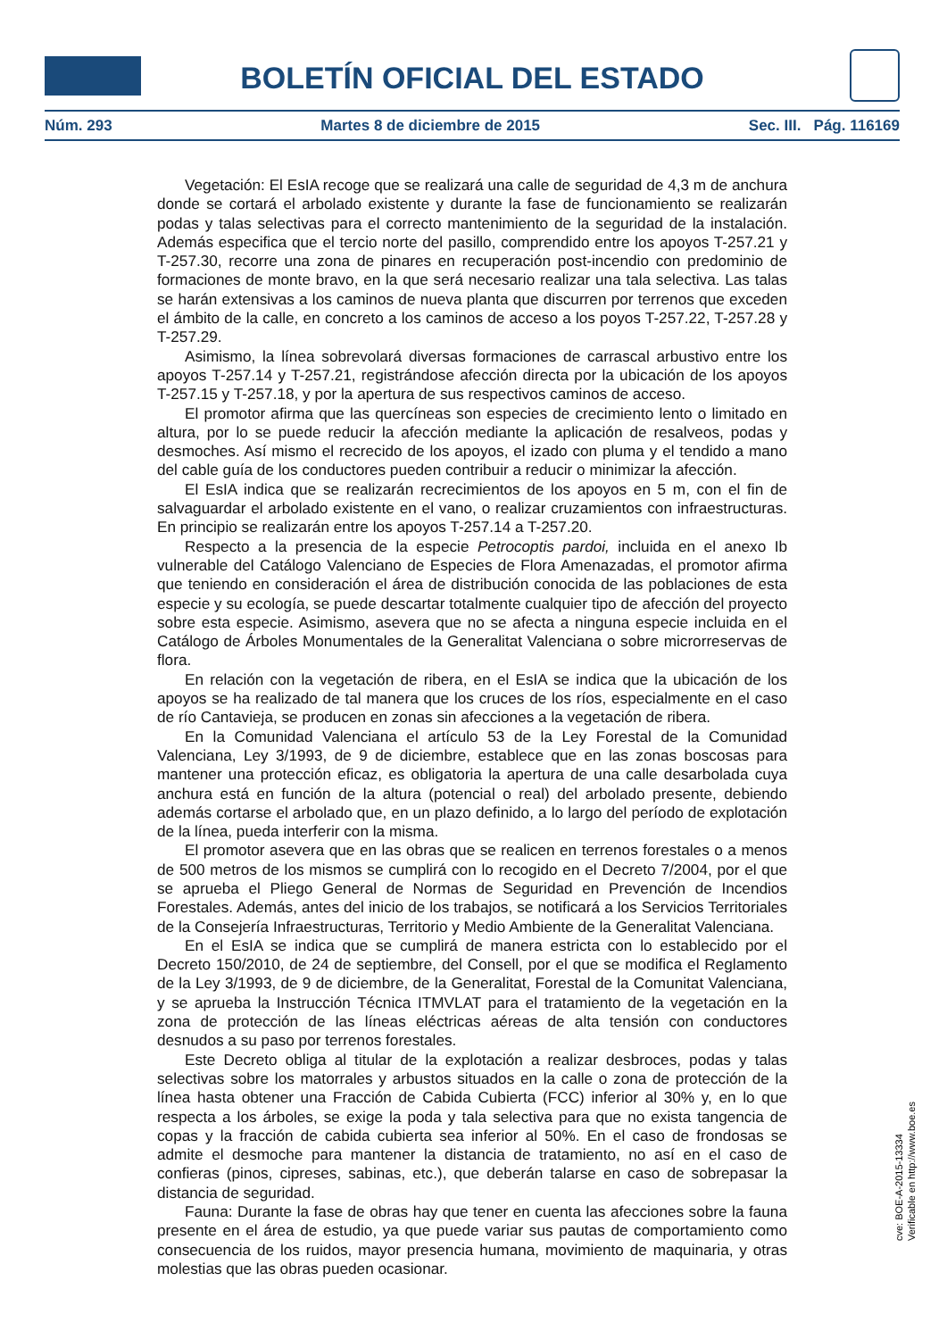BOLETÍN OFICIAL DEL ESTADO
Núm. 293 Martes 8 de diciembre de 2015 Sec. III. Pág. 116169
Vegetación: El EsIA recoge que se realizará una calle de seguridad de 4,3 m de anchura donde se cortará el arbolado existente y durante la fase de funcionamiento se realizarán podas y talas selectivas para el correcto mantenimiento de la seguridad de la instalación. Además especifica que el tercio norte del pasillo, comprendido entre los apoyos T-257.21 y T-257.30, recorre una zona de pinares en recuperación post-incendio con predominio de formaciones de monte bravo, en la que será necesario realizar una tala selectiva. Las talas se harán extensivas a los caminos de nueva planta que discurren por terrenos que exceden el ámbito de la calle, en concreto a los caminos de acceso a los poyos T-257.22, T-257.28 y T-257.29.
Asimismo, la línea sobrevolará diversas formaciones de carrascal arbustivo entre los apoyos T-257.14 y T-257.21, registrándose afección directa por la ubicación de los apoyos T-257.15 y T-257.18, y por la apertura de sus respectivos caminos de acceso.
El promotor afirma que las quercíneas son especies de crecimiento lento o limitado en altura, por lo se puede reducir la afección mediante la aplicación de resalveos, podas y desmoches. Así mismo el recrecido de los apoyos, el izado con pluma y el tendido a mano del cable guía de los conductores pueden contribuir a reducir o minimizar la afección.
El EsIA indica que se realizarán recrecimientos de los apoyos en 5 m, con el fin de salvaguardar el arbolado existente en el vano, o realizar cruzamientos con infraestructuras. En principio se realizarán entre los apoyos T-257.14 a T-257.20.
Respecto a la presencia de la especie Petrocoptis pardoi, incluida en el anexo Ib vulnerable del Catálogo Valenciano de Especies de Flora Amenazadas, el promotor afirma que teniendo en consideración el área de distribución conocida de las poblaciones de esta especie y su ecología, se puede descartar totalmente cualquier tipo de afección del proyecto sobre esta especie. Asimismo, asevera que no se afecta a ninguna especie incluida en el Catálogo de Árboles Monumentales de la Generalitat Valenciana o sobre microrreservas de flora.
En relación con la vegetación de ribera, en el EsIA se indica que la ubicación de los apoyos se ha realizado de tal manera que los cruces de los ríos, especialmente en el caso de río Cantavieja, se producen en zonas sin afecciones a la vegetación de ribera.
En la Comunidad Valenciana el artículo 53 de la Ley Forestal de la Comunidad Valenciana, Ley 3/1993, de 9 de diciembre, establece que en las zonas boscosas para mantener una protección eficaz, es obligatoria la apertura de una calle desarbolada cuya anchura está en función de la altura (potencial o real) del arbolado presente, debiendo además cortarse el arbolado que, en un plazo definido, a lo largo del período de explotación de la línea, pueda interferir con la misma.
El promotor asevera que en las obras que se realicen en terrenos forestales o a menos de 500 metros de los mismos se cumplirá con lo recogido en el Decreto 7/2004, por el que se aprueba el Pliego General de Normas de Seguridad en Prevención de Incendios Forestales. Además, antes del inicio de los trabajos, se notificará a los Servicios Territoriales de la Consejería Infraestructuras, Territorio y Medio Ambiente de la Generalitat Valenciana.
En el EsIA se indica que se cumplirá de manera estricta con lo establecido por el Decreto 150/2010, de 24 de septiembre, del Consell, por el que se modifica el Reglamento de la Ley 3/1993, de 9 de diciembre, de la Generalitat, Forestal de la Comunitat Valenciana, y se aprueba la Instrucción Técnica ITMVLAT para el tratamiento de la vegetación en la zona de protección de las líneas eléctricas aéreas de alta tensión con conductores desnudos a su paso por terrenos forestales.
Este Decreto obliga al titular de la explotación a realizar desbroces, podas y talas selectivas sobre los matorrales y arbustos situados en la calle o zona de protección de la línea hasta obtener una Fracción de Cabida Cubierta (FCC) inferior al 30% y, en lo que respecta a los árboles, se exige la poda y tala selectiva para que no exista tangencia de copas y la fracción de cabida cubierta sea inferior al 50%. En el caso de frondosas se admite el desmoche para mantener la distancia de tratamiento, no así en el caso de confieras (pinos, cipreses, sabinas, etc.), que deberán talarse en caso de sobrepasar la distancia de seguridad.
Fauna: Durante la fase de obras hay que tener en cuenta las afecciones sobre la fauna presente en el área de estudio, ya que puede variar sus pautas de comportamiento como consecuencia de los ruidos, mayor presencia humana, movimiento de maquinaria, y otras molestias que las obras pueden ocasionar.
cve: BOE-A-2015-13334
Verificable en http://www.boe.es